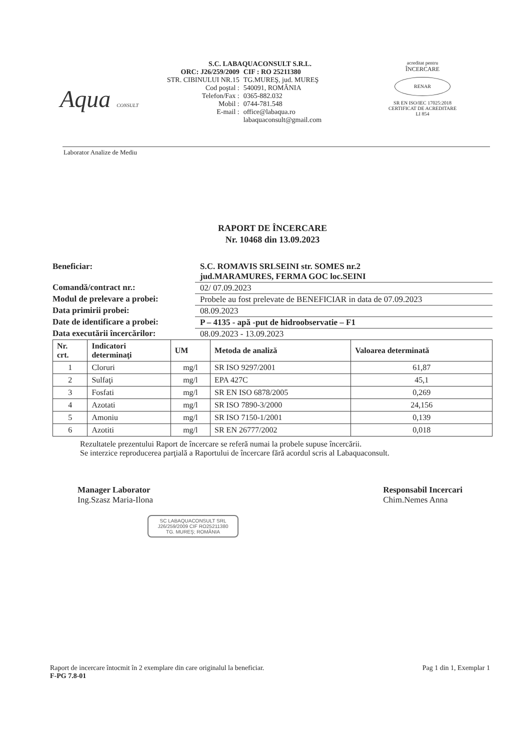Aqua CONSULT
S.C. LABAQUACONSULT S.R.L.
| ORC: J26/259/2009 | CIF : RO 25211380 |
| STR. CIBINULUI NR.15 | TG.MUREŞ, jud. MUREŞ |
| Cod poştal : | 540091, ROMÂNIA |
| Telefon/Fax : | 0365-882.032 |
| Mobil : | 0744-781.548 |
| E-mail : | office@labaqua.ro labaquaconsult@gmail.com |
acreditat pentru
ÎNCERCARE
RENAR
SR EN ISO/IEC 17025:2018
CERTIFICAT DE ACREDITARE
LI 854
Laborator Analize de Mediu
RAPORT DE ÎNCERCARE
Nr. 10468 din 13.09.2023
| Beneficiar: | S.C. ROMAVIS SRLSEINI str. SOMES nr.2 jud.MARAMURES, FERMA GOC loc.SEINI |
| Comandă/contract nr.: | 02/ 07.09.2023 |
| Modul de prelevare a probei: | Probele au fost prelevate de BENEFICIAR in data de 07.09.2023 |
| Data primirii probei: | 08.09.2023 |
| Date de identificare a probei: | P – 4135 - apă -put de hidroobservatie – F1 |
| Data executării încercărilor: | 08.09.2023 - 13.09.2023 |
| Nr. crt. | Indicatori determinaţi | UM | Metoda de analiză | Valoarea determinată |
| --- | --- | --- | --- | --- |
| 1 | Cloruri | mg/l | SR ISO 9297/2001 | 61,87 |
| 2 | Sulfaţi | mg/l | EPA 427C | 45,1 |
| 3 | Fosfati | mg/l | SR EN ISO 6878/2005 | 0,269 |
| 4 | Azotati | mg/l | SR ISO 7890-3/2000 | 24,156 |
| 5 | Amoniu | mg/l | SR ISO 7150-1/2001 | 0,139 |
| 6 | Azotiti | mg/l | SR EN 26777/2002 | 0,018 |
Rezultatele prezentului Raport de încercare se referă numai la probele supuse încercării.
Se interzice reproducerea parţială a Raportului de încercare fără acordul scris al Labaquaconsult.
Manager Laborator
Ing.Szasz Maria-Ilona
SC LABAQUACONSULT SRL
J26/259/2009 CIF RO25211380
TG. MUREŞ; ROMÂNIA
Responsabil Incercari
Chim.Nemes Anna
Raport de incercare întocmit în 2 exemplare din care originalul la beneficiar.
F-PG 7.8-01
Pag 1 din 1, Exemplar 1